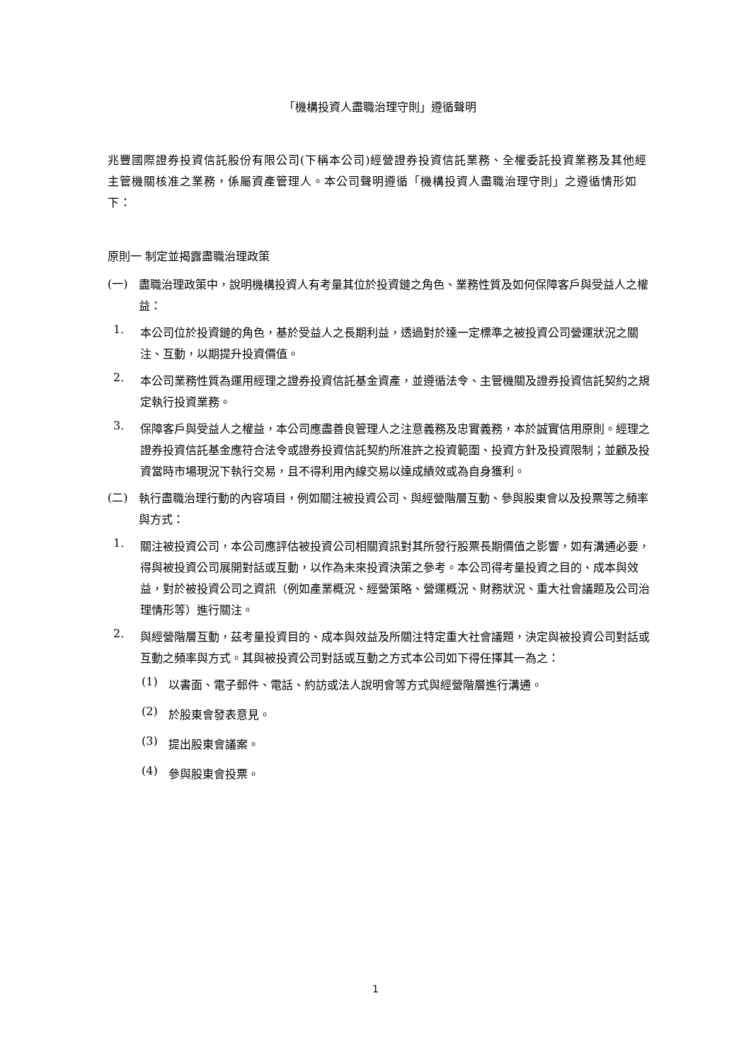「機構投資人盡職治理守則」遵循聲明
兆豐國際證券投資信託股份有限公司(下稱本公司)經營證券投資信託業務、全權委託投資業務及其他經主管機關核准之業務，係屬資產管理人。本公司聲明遵循「機構投資人盡職治理守則」之遵循情形如下：
原則一 制定並揭露盡職治理政策
(一)
盡職治理政策中，說明機構投資人有考量其位於投資鏈之角色、業務性質及如何保障客戶與受益人之權益：
1.
本公司位於投資鏈的角色，基於受益人之長期利益，透過對於達一定標準之被投資公司營運狀況之關注、互動，以期提升投資價值。
2.
本公司業務性質為運用經理之證券投資信託基金資產，並遵循法令、主管機關及證券投資信託契約之規定執行投資業務。
3.
保障客戶與受益人之權益，本公司應盡善良管理人之注意義務及忠實義務，本於誠實信用原則。經理之證券投資信託基金應符合法令或證券投資信託契約所准許之投資範圍、投資方針及投資限制；並顧及投資當時市場現況下執行交易，且不得利用內線交易以達成績效或為自身獲利。
(二)
執行盡職治理行動的內容項目，例如關注被投資公司、與經營階層互動、參與股東會以及投票等之頻率與方式：
1.
關注被投資公司，本公司應評估被投資公司相關資訊對其所發行股票長期價值之影響，如有溝通必要，得與被投資公司展開對話或互動，以作為未來投資決策之參考。本公司得考量投資之目的、成本與效益，對於被投資公司之資訊（例如產業概況、經營策略、營運概況、財務狀況、重大社會議題及公司治理情形等）進行關注。
2.
與經營階層互動，茲考量投資目的、成本與效益及所關注特定重大社會議題，決定與被投資公司對話或互動之頻率與方式。其與被投資公司對話或互動之方式本公司如下得任擇其一為之：
(1)
以書面、電子郵件、電話、約訪或法人說明會等方式與經營階層進行溝通。
(2)
於股東會發表意見。
(3)
提出股東會議案。
(4)
參與股東會投票。
1